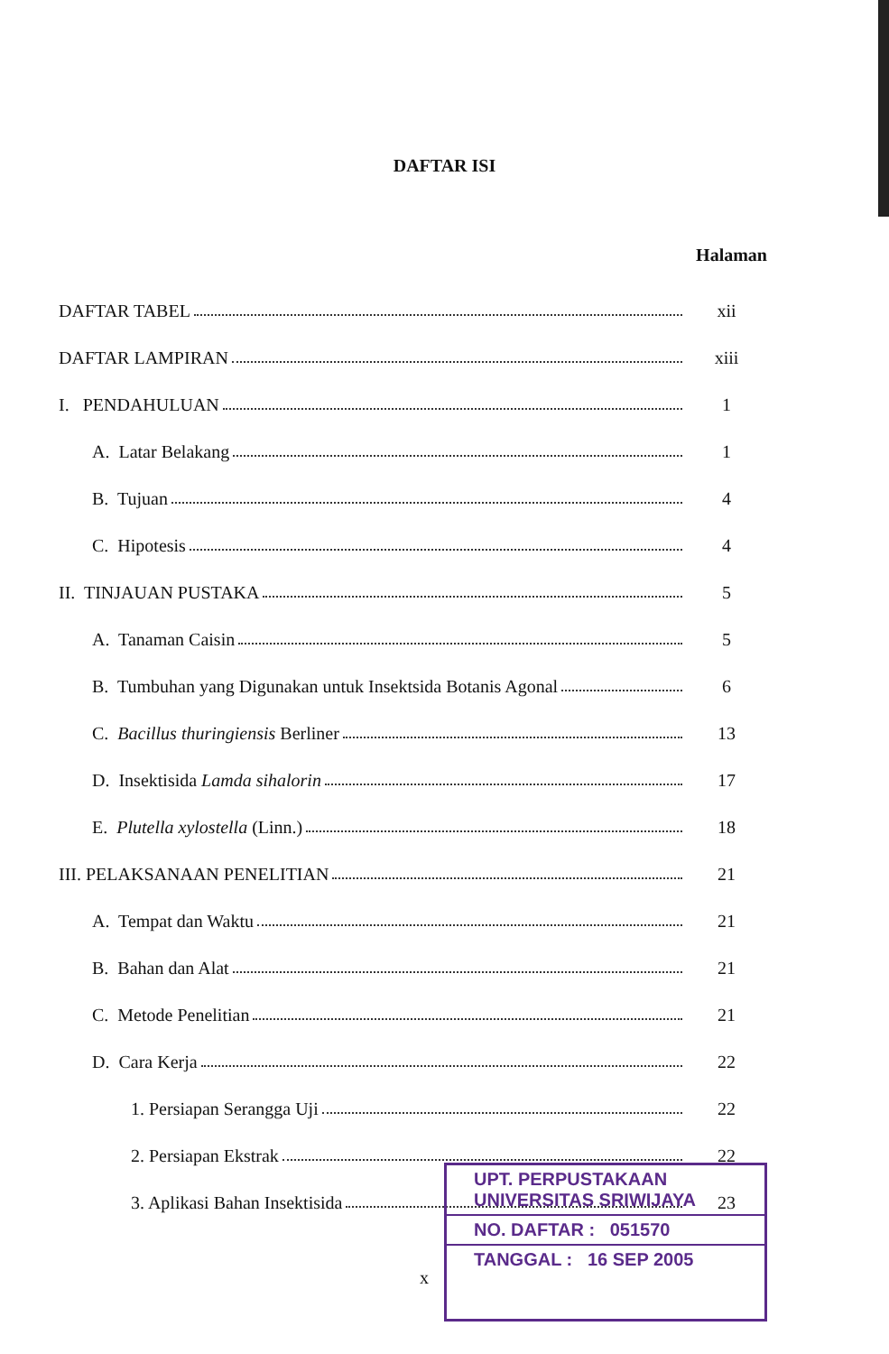DAFTAR ISI
Halaman
DAFTAR TABEL xii
DAFTAR LAMPIRAN xiii
I. PENDAHULUAN 1
A. Latar Belakang 1
B. Tujuan 4
C. Hipotesis 4
II. TINJAUAN PUSTAKA 5
A. Tanaman Caisin 5
B. Tumbuhan yang Digunakan untuk Insektsida Botanis Agonal 6
C. Bacillus thuringiensis Berliner 13
D. Insektisida Lamda sihalorin 17
E. Plutella xylostella (Linn.) 18
III. PELAKSANAAN PENELITIAN 21
A. Tempat dan Waktu 21
B. Bahan dan Alat 21
C. Metode Penelitian 21
D. Cara Kerja 22
1. Persiapan Serangga Uji 22
2. Persiapan Ekstrak 22
3. Aplikasi Bahan Insektisida 23
x
UPT. PERPUSTAKAAN
UNIVERSITAS SRIWIJAYA
NO. DAFTAR : 051570
TANGGAL : 16 SEP 2005